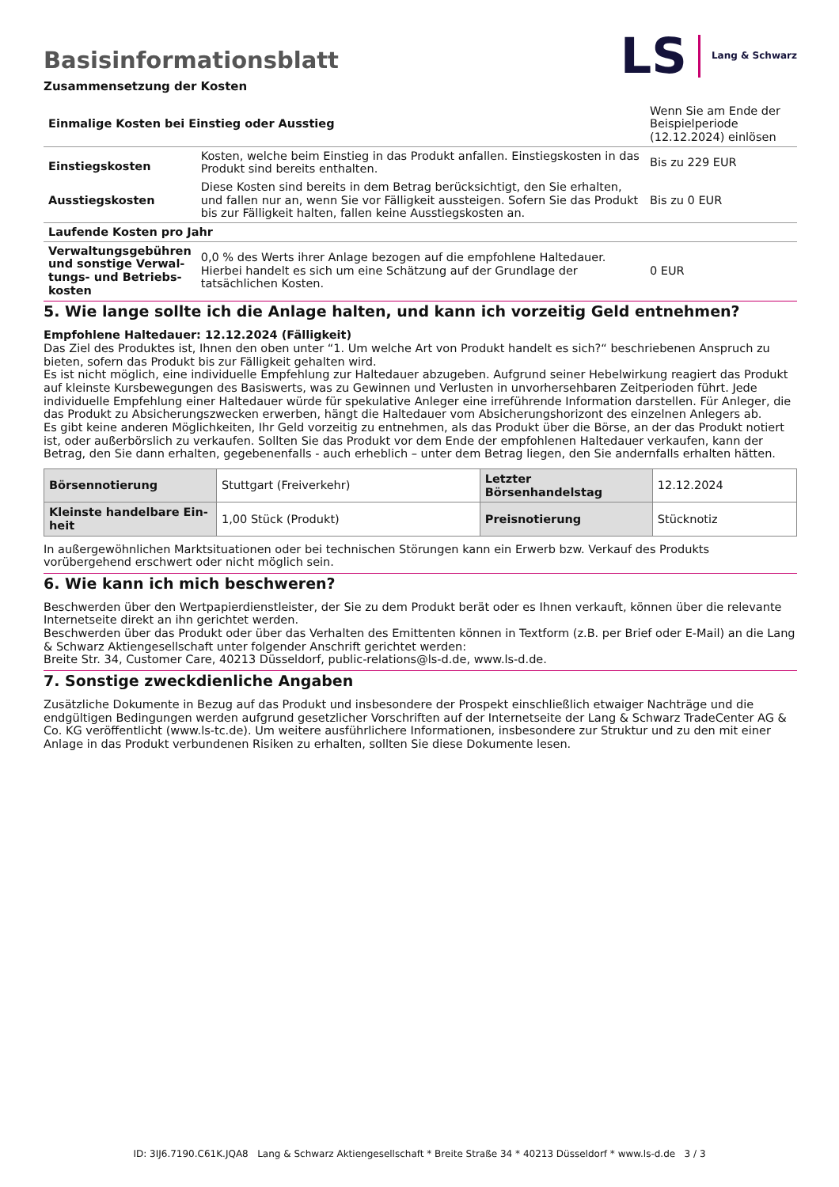LS Lang & Schwarz
Basisinformationsblatt
Zusammensetzung der Kosten
| Einmalige Kosten bei Einstieg oder Ausstieg | | Wenn Sie am Ende der Beispielperiode (12.12.2024) einlösen |
| Einstiegskosten | Kosten, welche beim Einstieg in das Produkt anfallen. Einstiegskosten in das Produkt sind bereits enthalten. | Bis zu 229 EUR |
| Ausstiegskosten | Diese Kosten sind bereits in dem Betrag berücksichtigt, den Sie erhalten, und fallen nur an, wenn Sie vor Fälligkeit aussteigen. Sofern Sie das Produkt bis zur Fälligkeit halten, fallen keine Ausstiegskosten an. | Bis zu 0 EUR |
| Laufende Kosten pro Jahr | | |
| Verwaltungsgebühren und sonstige Verwal­tungs- und Betriebs­kosten | 0,0 % des Werts ihrer Anlage bezogen auf die empfohlene Haltedauer. Hierbei handelt es sich um eine Schätzung auf der Grundlage der tatsächlichen Kosten. | 0 EUR |
5. Wie lange sollte ich die Anlage halten, und kann ich vorzeitig Geld entnehmen?
Empfohlene Haltedauer: 12.12.2024 (Fälligkeit)
Das Ziel des Produktes ist, Ihnen den oben unter “1. Um welche Art von Produkt handelt es sich?“ beschriebenen Anspruch zu bieten, sofern das Produkt bis zur Fälligkeit gehalten wird.
Es ist nicht möglich, eine individuelle Empfehlung zur Haltedauer abzugeben. Aufgrund seiner Hebelwirkung reagiert das Produkt auf kleinste Kursbewegungen des Basiswerts, was zu Gewinnen und Verlusten in unvorhersehbaren Zeitperioden führt. Jede individuelle Empfehlung einer Haltedauer würde für spekulative Anleger eine irreführende Information darstellen. Für Anleger, die das Produkt zu Absicherungszwecken erwerben, hängt die Haltedauer vom Absicherungshorizont des einzelnen Anlegers ab.
Es gibt keine anderen Möglichkeiten, Ihr Geld vorzeitig zu entnehmen, als das Produkt über die Börse, an der das Produkt notiert ist, oder außerbörslich zu verkaufen. Sollten Sie das Produkt vor dem Ende der empfohlenen Haltedauer verkaufen, kann der Betrag, den Sie dann erhalten, gegebenenfalls - auch erheblich – unter dem Betrag liegen, den Sie andernfalls erhalten hätten.
| Börsennotierung | Stuttgart (Freiverkehr) | Letzter Börsenhandelstag | 12.12.2024 |
| Kleinste handelbare Ein­heit | 1,00 Stück (Produkt) | Preisnotierung | Stücknotiz |
In außergewöhnlichen Marktsituationen oder bei technischen Störungen kann ein Erwerb bzw. Verkauf des Produkts vorübergehend erschwert oder nicht möglich sein.
6. Wie kann ich mich beschweren?
Beschwerden über den Wertpapierdienstleister, der Sie zu dem Produkt berät oder es Ihnen verkauft, können über die relevante Inter­netseite direkt an ihn gerichtet werden.
Beschwerden über das Produkt oder über das Verhalten des Emittenten können in Textform (z.B. per Brief oder E-Mail) an die Lang & Schwarz Aktiengesellschaft unter folgender Anschrift gerichtet werden:
Breite Str. 34, Customer Care, 40213 Düsseldorf, public-relations@ls-d.de, www.ls-d.de.
7. Sonstige zweckdienliche Angaben
Zusätzliche Dokumente in Bezug auf das Produkt und insbesondere der Prospekt einschließlich etwaiger Nachträge und die endgül­tigen Bedingungen werden aufgrund gesetzlicher Vorschriften auf der Internetseite der Lang & Schwarz TradeCenter AG & Co. KG ver­öffentlicht (www.ls-tc.de). Um weitere ausführlichere Informationen, insbesondere zur Struktur und zu den mit einer Anlage in das Pro­dukt verbundenen Risiken zu erhalten, sollten Sie diese Dokumente lesen.
ID: 3IJ6.7190.C61K.JQA8 Lang & Schwarz Aktiengesellschaft * Breite Straße 34 * 40213 Düsseldorf * www.ls-d.de 3 / 3